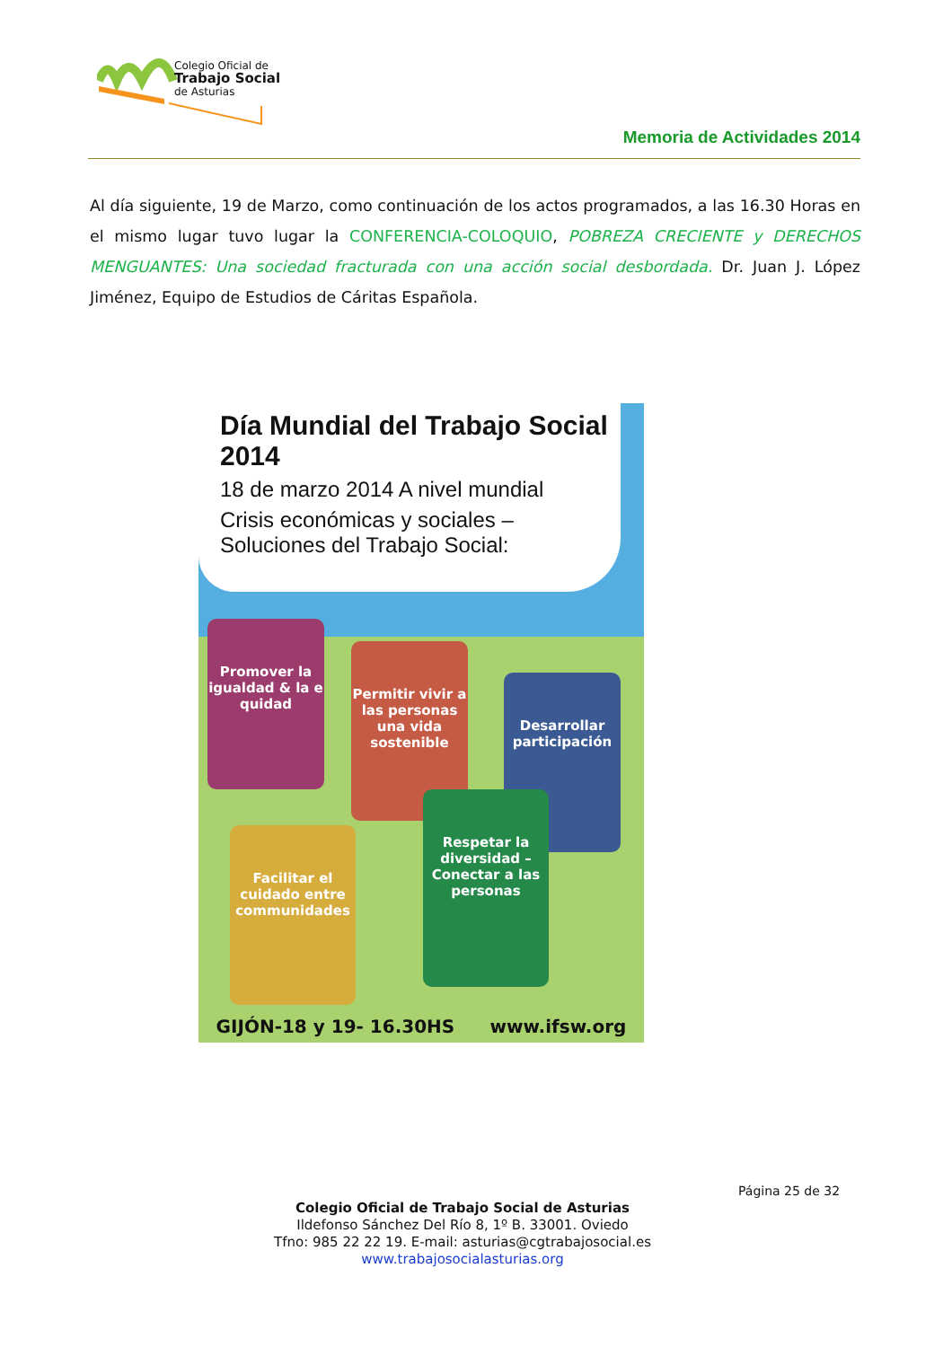Colegio Oficial de
Trabajo Social
de Asturias
Memoria de Actividades 2014
Al día siguiente, 19 de Marzo, como continuación de los actos programados, a las 16.30 Horas en el mismo lugar tuvo lugar la CONFERENCIA-COLOQUIO, POBREZA CRECIENTE y DERECHOS MENGUANTES: Una sociedad fracturada con una acción social desbordada. Dr. Juan J. López Jiménez, Equipo de Estudios de Cáritas Española.
Día Mundial del Trabajo Social 2014
18 de marzo 2014 A nivel mundial
Crisis económicas y sociales –
Soluciones del Trabajo Social:
Promover la igualdad & la e quidad
Permitir vivir a las personas una vida sostenible
Desarrollar participación
Facilitar el cuidado entre communidades
Respetar la diversidad – Conectar a las personas
GIJÓN-18 y 19- 16.30HS www.ifsw.org
Página 25 de 32
Colegio Oficial de Trabajo Social de Asturias
Ildefonso Sánchez Del Río 8, 1º B. 33001. Oviedo
Tfno: 985 22 22 19. E-mail: asturias@cgtrabajosocial.es
www.trabajosocialasturias.org